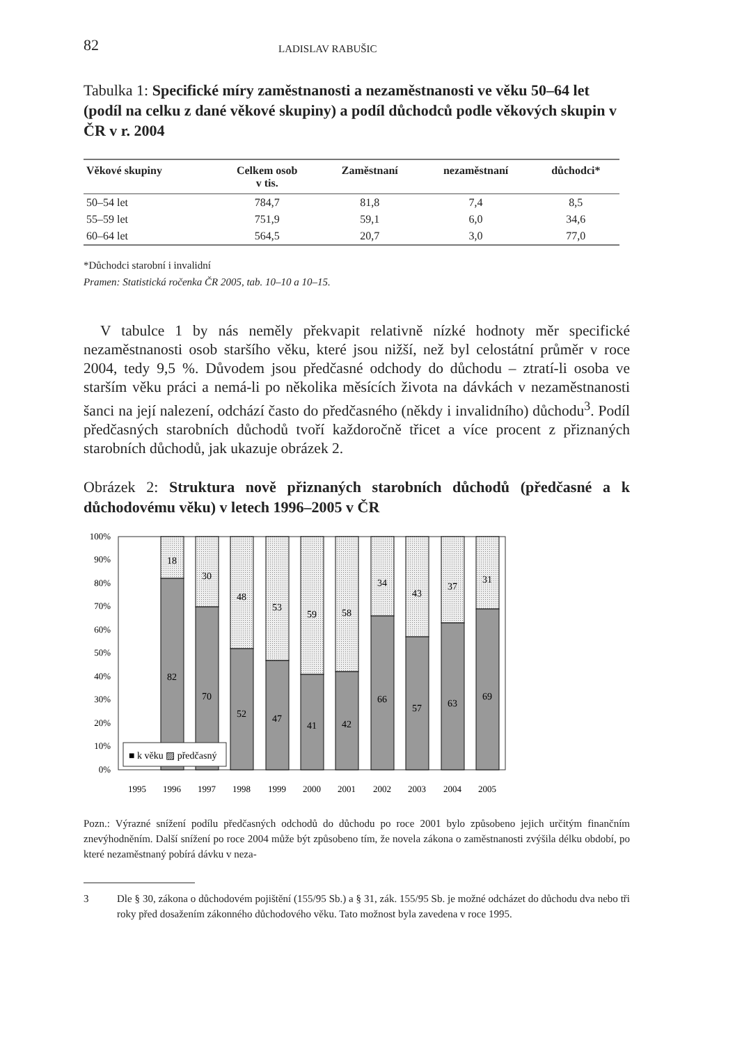82 LADISLAV RABUŠIC
Tabulka 1: Specifické míry zaměstnanosti a nezaměstnanosti ve věku 50–64 let (podíl na celku z dané věkové skupiny) a podíl důchodců podle věkových skupin v ČR v r. 2004
| Věkové skupiny | Celkem osob v tis. | Zaměstnaní | nezaměstnaní | důchodci* |
| --- | --- | --- | --- | --- |
| 50–54 let | 784,7 | 81,8 | 7,4 | 8,5 |
| 55–59 let | 751,9 | 59,1 | 6,0 | 34,6 |
| 60–64 let | 564,5 | 20,7 | 3,0 | 77,0 |
*Důchodci starobní i invalidní
Pramen: Statistická ročenka ČR 2005, tab. 10–10 a 10–15.
V tabulce 1 by nás neměly překvapit relativně nízké hodnoty měr specifické nezaměstnanosti osob staršího věku, které jsou nižší, než byl celostátní průměr v roce 2004, tedy 9,5 %. Důvodem jsou předčasné odchody do důchodu – ztratí-li osoba ve starším věku práci a nemá-li po několika měsících života na dávkách v nezaměstnanosti šanci na její nalezení, odchází často do předčasného (někdy i invalidního) důchodu<sup>3</sup>. Podíl předčasných starobních důchodů tvoří každoročně třicet a více procent z přiznaných starobních důchodů, jak ukazuje obrázek 2.
Obrázek 2: Struktura nově přiznaných starobních důchodů (předčasné a k důchodovému věku) v letech 1996–2005 v ČR
100%
90%
80%
70%
60%
50%
40%
30%
20%
10%
0%
18
82
30
70
48
52
53
47
59
41
58
42
34
66
43
57
37
63
31
69
■ k věku ▨ předčasný
1995
1996
1997
1998
1999
2000
2001
2002
2003
2004
2005
Pozn.: Výrazné snížení podílu předčasných odchodů do důchodu po roce 2001 bylo způsobeno jejich určitým finančním znevýhodněním. Další snížení po roce 2004 může být způsobeno tím, že novela zákona o zaměstnanosti zvýšila délku období, po které nezaměstnaný pobírá dávku v neza-
3 Dle § 30, zákona o důchodovém pojištění (155/95 Sb.) a § 31, zák. 155/95 Sb. je možné odcházet do důchodu dva nebo tři roky před dosažením zákonného důchodového věku. Tato možnost byla zavedena v roce 1995.